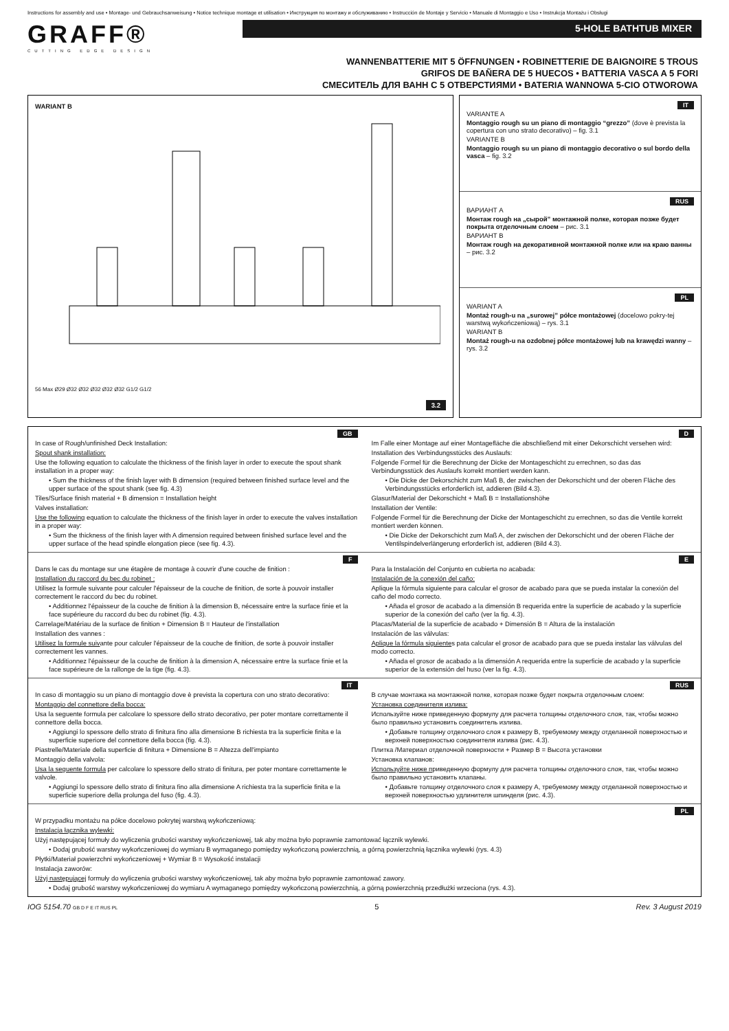Instructions for assembly and use • Montage- und Gebrauchsanweisung • Notice technique montage et utilisation • Инструкция по монтажу и обслуживанию • Instrucción de Montaje y Servicio • Manuale di Montaggio e Uso • Instrukcja Montażu i Obsługi
GRAFF®
CUTTING EDGE DESIGN
5-HOLE BATHTUB MIXER
WANNENBATTERIE MIT 5 ÖFFNUNGEN • ROBINETTERIE DE BAIGNOIRE 5 TROUS
GRIFOS DE BAÑERA DE 5 HUECOS • BATTERIA VASCA A 5 FORI
СМЕСИТЕЛЬ ДЛЯ ВАНН С 5 ОТВЕРСТИЯМИ • BATERIA WANNOWA 5-CIO OTWOROWA
WARIANT B
56 Max Ø29 Ø32 Ø32 Ø32 Ø32 Ø32 G1/2 G1/2
3.2
IT
VARIANTE A
Montaggio rough su un piano di montaggio “grezzo” (dove è prevista la copertura con uno strato decorativo) – fig. 3.1
VARIANTE B
Montaggio rough su un piano di montaggio decorativo o sul bordo della vasca – fig. 3.2
RUS
ВАРИАНТ A
Монтаж rough на „сырой” монтажной полке, которая позже будет покрыта отделочным слоем – рис. 3.1
ВАРИАНТ B
Монтаж rough на декоративной монтажной полке или на краю ванны – рис. 3.2
PL
WARIANT A
Montaż rough-u na „surowej” półce montażowej (docelowo pokry-tej warstwą wykończeniową) – rys. 3.1
WARIANT B
Montaż rough-u na ozdobnej półce montażowej lub na krawędzi wanny – rys. 3.2
GB
In case of Rough/unfinished Deck Installation:
Spout shank installation:
Use the following equation to calculate the thickness of the finish layer in order to execute the spout shank installation in a proper way:
• Sum the thickness of the finish layer with B dimension (required between finished surface level and the upper surface of the spout shank (see fig. 4.3)
Tiles/Surface finish material + B dimension = Installation height
Valves installation:
Use the following equation to calculate the thickness of the finish layer in order to execute the valves installation in a proper way:
• Sum the thickness of the finish layer with A dimension required between finished surface level and the upper surface of the head spindle elongation piece (see fig. 4.3).
D
Im Falle einer Montage auf einer Montagefläche die abschließend mit einer Dekorschicht versehen wird:
Installation des Verbindungsstücks des Auslaufs:
Folgende Formel für die Berechnung der Dicke der Montageschicht zu errechnen, so das das Verbindungsstück des Auslaufs korrekt montiert werden kann.
• Die Dicke der Dekorschicht zum Maß B, der zwischen der Dekorschicht und der oberen Fläche des Verbindungsstücks erforderlich ist, addieren (Bild 4.3).
Glasur/Material der Dekorschicht + Maß B = Installationshöhe
Installation der Ventile:
Folgende Formel für die Berechnung der Dicke der Montageschicht zu errechnen, so das die Ventile korrekt montiert werden können.
• Die Dicke der Dekorschicht zum Maß A, der zwischen der Dekorschicht und der oberen Fläche der Ventilspindelverlängerung erforderlich ist, addieren (Bild 4.3).
F
Dans le cas du montage sur une étagère de montage à couvrir d'une couche de finition :
Installation du raccord du bec du robinet :
Utilisez la formule suivante pour calculer l'épaisseur de la couche de finition, de sorte à pouvoir installer correctement le raccord du bec du robinet.
• Additionnez l'épaisseur de la couche de finition à la dimension B, nécessaire entre la surface finie et la face supérieure du raccord du bec du robinet (fig. 4.3).
Carrelage/Matériau de la surface de finition + Dimension B = Hauteur de l'installation
Installation des vannes :
Utilisez la formule suivante pour calculer l'épaisseur de la couche de finition, de sorte à pouvoir installer correctement les vannes.
• Additionnez l'épaisseur de la couche de finition à la dimension A, nécessaire entre la surface finie et la face supérieure de la rallonge de la tige (fig. 4.3).
E
Para la Instalación del Conjunto en cubierta no acabada:
Instalación de la conexión del caño:
Aplique la fórmula siguiente para calcular el grosor de acabado para que se pueda instalar la conexión del caño del modo correcto.
• Añada el grosor de acabado a la dimensión B requerida entre la superficie de acabado y la superficie superior de la conexión del caño (ver la fig. 4.3).
Placas/Material de la superficie de acabado + Dimensión B = Altura de la instalación
Instalación de las válvulas:
Aplique la fórmula siguientes pata calcular el grosor de acabado para que se pueda instalar las válvulas del modo correcto.
• Añada el grosor de acabado a la dimensión A requerida entre la superficie de acabado y la superficie superior de la extensión del huso (ver la fig. 4.3).
IT
In caso di montaggio su un piano di montaggio dove è prevista la copertura con uno strato decorativo:
Montaggio del connettore della bocca:
Usa la seguente formula per calcolare lo spessore dello strato decorativo, per poter montare correttamente il connettore della bocca.
• Aggiungi lo spessore dello strato di finitura fino alla dimensione B richiesta tra la superficie finita e la superficie superiore del connettore della bocca (fig. 4.3).
Piastrelle/Materiale della superficie di finitura + Dimensione B = Altezza dell'impianto
Montaggio della valvola:
Usa la seguente formula per calcolare lo spessore dello strato di finitura, per poter montare correttamente le valvole.
• Aggiungi lo spessore dello strato di finitura fino alla dimensione A richiesta tra la superficie finita e la superficie superiore della prolunga del fuso (fig. 4.3).
RUS
В случае монтажа на монтажной полке, которая позже будет покрыта отделочным слоем:
Установка соединителя излива:
Используйте ниже приведенную формулу для расчета толщины отделочного слоя, так, чтобы можно было правильно установить соединитель излива.
• Добавьте толщину отделочного слоя к размеру B, требуемому между отделанной поверхностью и верхней поверхностью соединителя излива (рис. 4.3).
Плитка /Материал отделочной поверхности + Размер B = Высота установки
Установка клапанов:
Используйте ниже приведенную формулу для расчета толщины отделочного слоя, так, чтобы можно было правильно установить клапаны.
• Добавьте толщину отделочного слоя к размеру A, требуемому между отделанной поверхностью и верхней поверхностью удлинителя шпинделя (рис. 4.3).
PL
W przypadku montażu na półce docelowo pokrytej warstwą wykończeniową:
Instalacja łącznika wylewki:
Użyj następującej formuły do wyliczenia grubości warstwy wykończeniowej, tak aby można było poprawnie zamontować łącznik wylewki.
• Dodaj grubość warstwy wykończeniowej do wymiaru B wymaganego pomiędzy wykończoną powierzchnią, a górną powierzchnią łącznika wylewki (rys. 4.3)
Płytki/Materiał powierzchni wykończeniowej + Wymiar B = Wysokość instalacji
Instalacja zaworów:
Użyj następującej formuły do wyliczenia grubości warstwy wykończeniowej, tak aby można było poprawnie zamontować zawory.
• Dodaj grubość warstwy wykończeniowej do wymiaru A wymaganego pomiędzy wykończoną powierzchnią, a górną powierzchnią przedłużki wrzeciona (rys. 4.3).
IOG 5154.70 GB D F E IT RUS PL 5 Rev. 3 August 2019